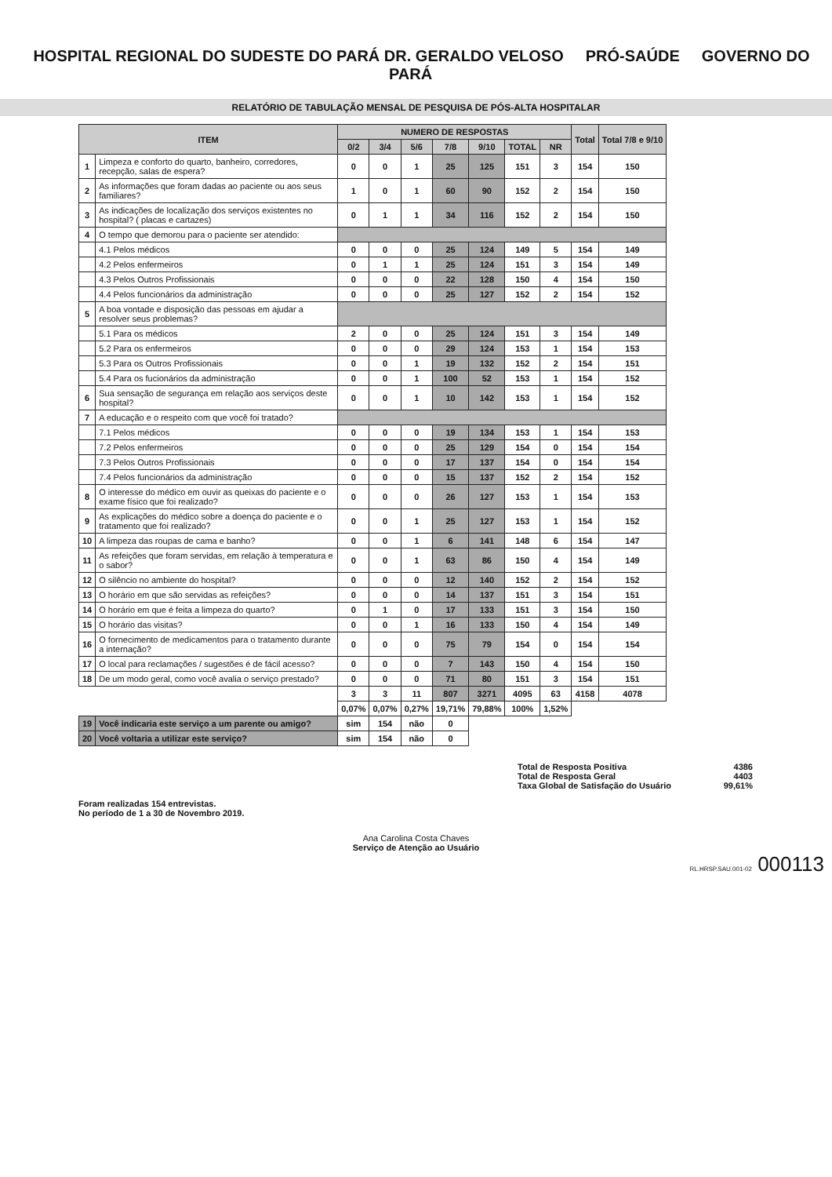HOSPITAL REGIONAL DO SUDESTE DO PARÁ DR. GERALDO VELOSO PRÓ-SAÚDE GOVERNO DO PARÁ
RELATÓRIO DE TABULAÇÃO MENSAL DE PESQUISA DE PÓS-ALTA HOSPITALAR
| ITEM | | NUMERO DE RESPOSTAS | | | | | | | Total | Total 7/8 e 9/10 |
| --- | --- | --- | --- | --- | --- | --- | --- | --- | --- | --- |
| | | 0/2 | 3/4 | 5/6 | 7/8 | 9/10 | TOTAL | NR | | |
| 1 | Limpeza e conforto do quarto, banheiro, corredores, recepção, salas de espera? | 0 | 0 | 1 | 25 | 125 | 151 | 3 | 154 | 150 |
| 2 | As informações que foram dadas ao paciente ou aos seus familiares? | 1 | 0 | 1 | 60 | 90 | 152 | 2 | 154 | 150 |
| 3 | As indicações de localização dos serviços existentes no hospital? ( placas e cartazes) | 0 | 1 | 1 | 34 | 116 | 152 | 2 | 154 | 150 |
| 4 | O tempo que demorou para o paciente ser atendido: | | | | | | | | | |
| | 4.1 Pelos médicos | 0 | 0 | 0 | 25 | 124 | 149 | 5 | 154 | 149 |
| | 4.2 Pelos enfermeiros | 0 | 1 | 1 | 25 | 124 | 151 | 3 | 154 | 149 |
| | 4.3 Pelos Outros Profissionais | 0 | 0 | 0 | 22 | 128 | 150 | 4 | 154 | 150 |
| | 4.4 Pelos funcionários da administração | 0 | 0 | 0 | 25 | 127 | 152 | 2 | 154 | 152 |
| 5 | A boa vontade e disposição das pessoas em ajudar a resolver seus problemas? | | | | | | | | | |
| | 5.1 Para os médicos | 2 | 0 | 0 | 25 | 124 | 151 | 3 | 154 | 149 |
| | 5.2 Para os enfermeiros | 0 | 0 | 0 | 29 | 124 | 153 | 1 | 154 | 153 |
| | 5.3 Para os Outros Profissionais | 0 | 0 | 1 | 19 | 132 | 152 | 2 | 154 | 151 |
| | 5.4 Para os fucionários da administração | 0 | 0 | 1 | 100 | 52 | 153 | 1 | 154 | 152 |
| 6 | Sua sensação de segurança em relação aos serviços deste hospital? | 0 | 0 | 1 | 10 | 142 | 153 | 1 | 154 | 152 |
| 7 | A educação e o respeito com que você foi tratado? | | | | | | | | | |
| | 7.1 Pelos médicos | 0 | 0 | 0 | 19 | 134 | 153 | 1 | 154 | 153 |
| | 7.2 Pelos enfermeiros | 0 | 0 | 0 | 25 | 129 | 154 | 0 | 154 | 154 |
| | 7.3 Pelos Outros Profissionais | 0 | 0 | 0 | 17 | 137 | 154 | 0 | 154 | 154 |
| | 7.4 Pelos funcionários da administração | 0 | 0 | 0 | 15 | 137 | 152 | 2 | 154 | 152 |
| 8 | O interesse do médico em ouvir as queixas do paciente e o exame físico que foi realizado? | 0 | 0 | 0 | 26 | 127 | 153 | 1 | 154 | 153 |
| 9 | As explicações do médico sobre a doença do paciente e o tratamento que foi realizado? | 0 | 0 | 1 | 25 | 127 | 153 | 1 | 154 | 152 |
| 10 | A limpeza das roupas de cama e banho? | 0 | 0 | 1 | 6 | 141 | 148 | 6 | 154 | 147 |
| 11 | As refeições que foram servidas, em relação à temperatura e o sabor? | 0 | 0 | 1 | 63 | 86 | 150 | 4 | 154 | 149 |
| 12 | O silêncio no ambiente do hospital? | 0 | 0 | 0 | 12 | 140 | 152 | 2 | 154 | 152 |
| 13 | O horário em que são servidas as refeições? | 0 | 0 | 0 | 14 | 137 | 151 | 3 | 154 | 151 |
| 14 | O horário em que é feita a limpeza do quarto? | 0 | 1 | 0 | 17 | 133 | 151 | 3 | 154 | 150 |
| 15 | O horário das visitas? | 0 | 0 | 1 | 16 | 133 | 150 | 4 | 154 | 149 |
| 16 | O fornecimento de medicamentos para o tratamento durante a internação? | 0 | 0 | 0 | 75 | 79 | 154 | 0 | 154 | 154 |
| 17 | O local para reclamações / sugestões é de fácil acesso? | 0 | 0 | 0 | 7 | 143 | 150 | 4 | 154 | 150 |
| 18 | De um modo geral, como você avalia o serviço prestado? | 0 | 0 | 0 | 71 | 80 | 151 | 3 | 154 | 151 |
| | | 3 | 3 | 11 | 807 | 3271 | 4095 | 63 | 4158 | 4078 |
| | | 0,07% | 0,07% | 0,27% | 19,71% | 79,88% | 100% | 1,52% | | |
| 19 | Você indicaria este serviço a um parente ou amigo? | sim | 154 | não | 0 | | | | | |
| 20 | Você voltaria a utilizar este serviço? | sim | 154 | não | 0 | | | | | |
Total de Resposta Positiva 4386
Total de Resposta Geral 4403
Taxa Global de Satisfação do Usuário 99,61%
Foram realizadas 154 entrevistas.
No período de 1 a 30 de Novembro 2019.
Ana Carolina Costa Chaves
Serviço de Atenção ao Usuário
RL.HRSP.SAU.001-02 000113